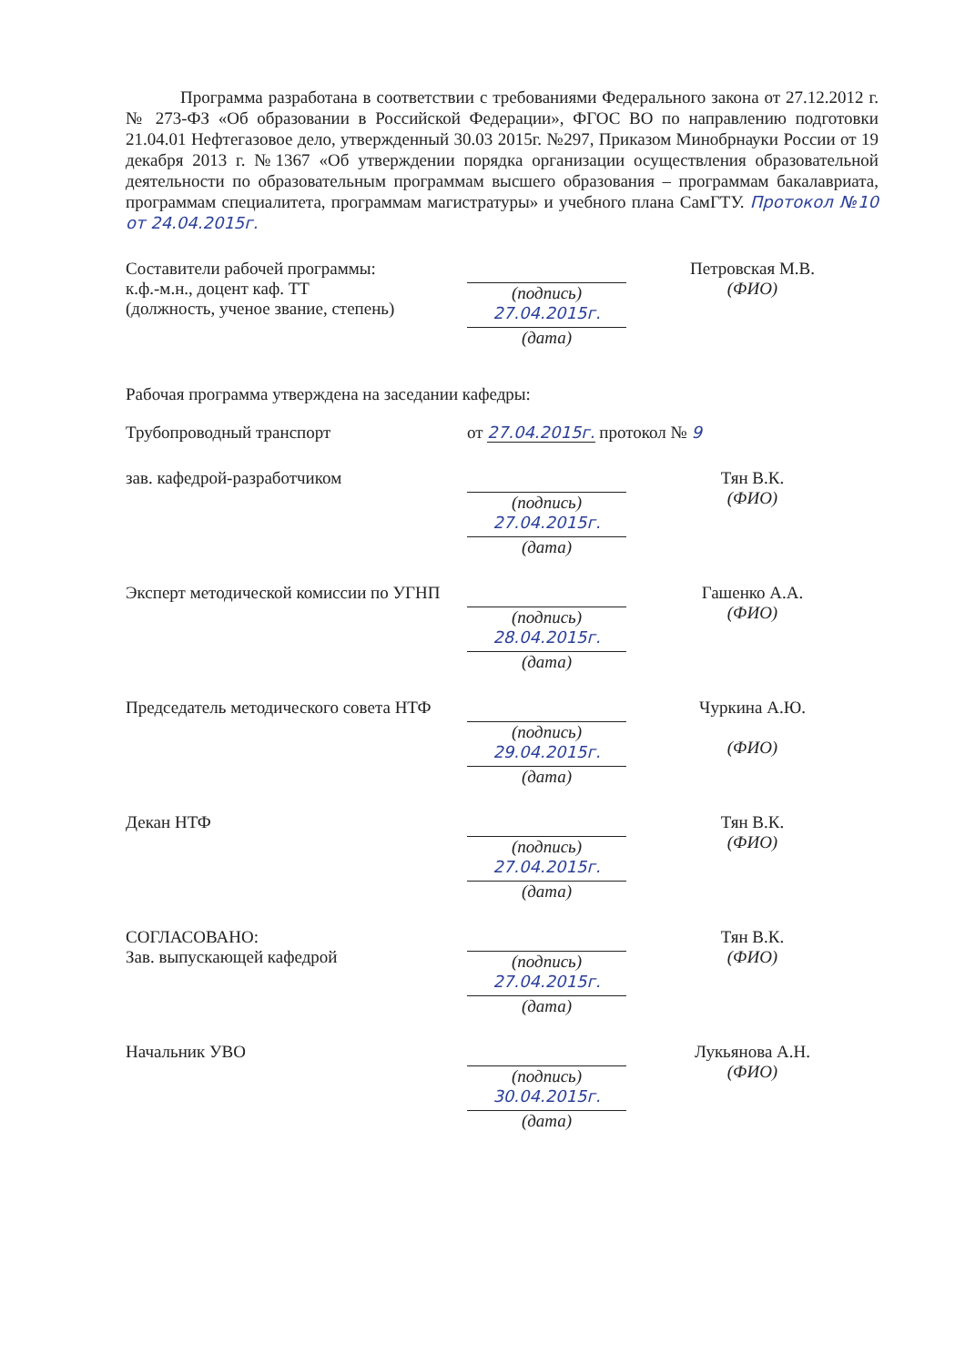Программа разработана в соответствии с требованиями Федерального закона от 27.12.2012 г. № 273-ФЗ «Об образовании в Российской Федерации», ФГОС ВО по направлению подготовки 21.04.01 Нефтегазовое дело, утвержденный 30.03 2015г. №297, Приказом Минобрнауки России от 19 декабря 2013 г. №1367 «Об утверждении порядка организации осуществления образовательной деятельности по образовательным программам высшего образования – программам бакалавриата, программам специалитета, программам магистратуры» и учебного плана СамГТУ. Протокол №10 от 24.04.2015г.
Составители рабочей программы:
к.ф.-м.н., доцент каф. ТТ
(должность, ученое звание, степень)
(подпись)
27.04.2015г.
(дата)
Петровская М.В.
(ФИО)
Рабочая программа утверждена на заседании кафедры:
Трубопроводный транспорт от 27.04.2015г. протокол № 9
зав. кафедрой-разработчиком (подпись)
27.04.2015г.
(дата)
Тян В.К.
(ФИО)
Эксперт методической комиссии по УГНП
(подпись)
28.04.2015г.
(дата)
Гашенко А.А.
(ФИО)
Председатель методического совета НТФ
(подпись)
29.04.2015г.
(дата)
Чуркина А.Ю.
(ФИО)
Декан НТФ (подпись)
27.04.2015г.
(дата)
Тян В.К.
(ФИО)
СОГЛАСОВАНО:
Зав. выпускающей кафедрой
(подпись)
27.04.2015г.
(дата)
Тян В.К.
(ФИО)
Начальник УВО (подпись)
30.04.2015г.
(дата)
Лукьянова А.Н.
(ФИО)